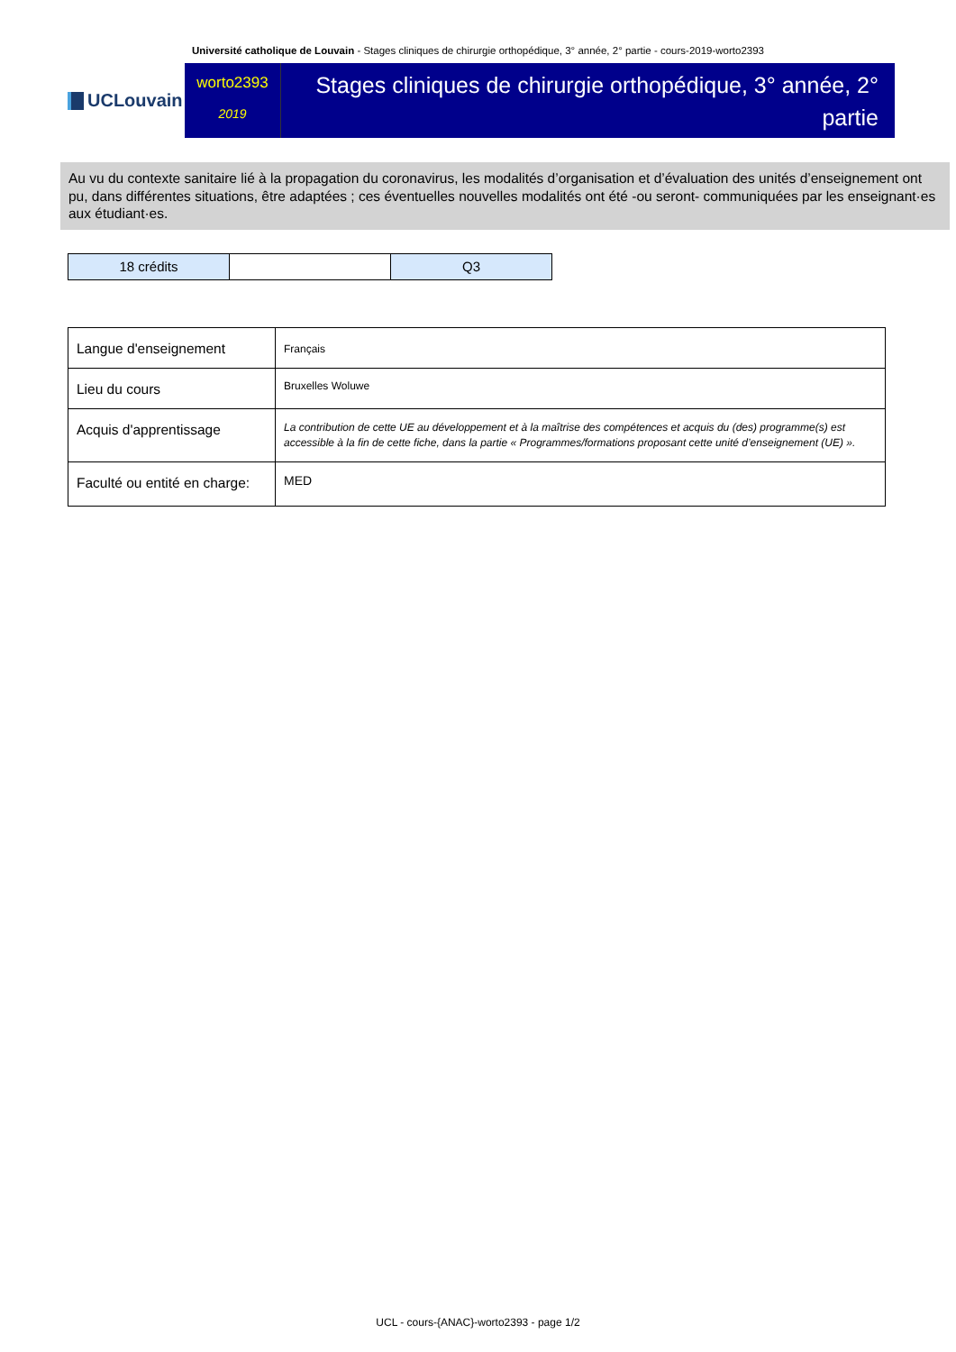Université catholique de Louvain - Stages cliniques de chirurgie orthopédique, 3° année, 2° partie - cours-2019-worto2393
UCLouvain
worto2393
2019
Stages cliniques de chirurgie orthopédique, 3° année, 2° partie
Au vu du contexte sanitaire lié à la propagation du coronavirus, les modalités d’organisation et d’évaluation des unités d’enseignement ont pu, dans différentes situations, être adaptées ; ces éventuelles nouvelles modalités ont été -ou seront- communiquées par les enseignant·es aux étudiant·es.
| 18 crédits | | Q3 |
| Langue d'enseignement | Français |
| Lieu du cours | Bruxelles Woluwe |
| Acquis d'apprentissage | La contribution de cette UE au développement et à la maîtrise des compétences et acquis du (des) programme(s) est accessible à la fin de cette fiche, dans la partie « Programmes/formations proposant cette unité d’enseignement (UE) ». |
| Faculté ou entité en charge: | MED |
UCL - cours-{ANAC}-worto2393 - page 1/2